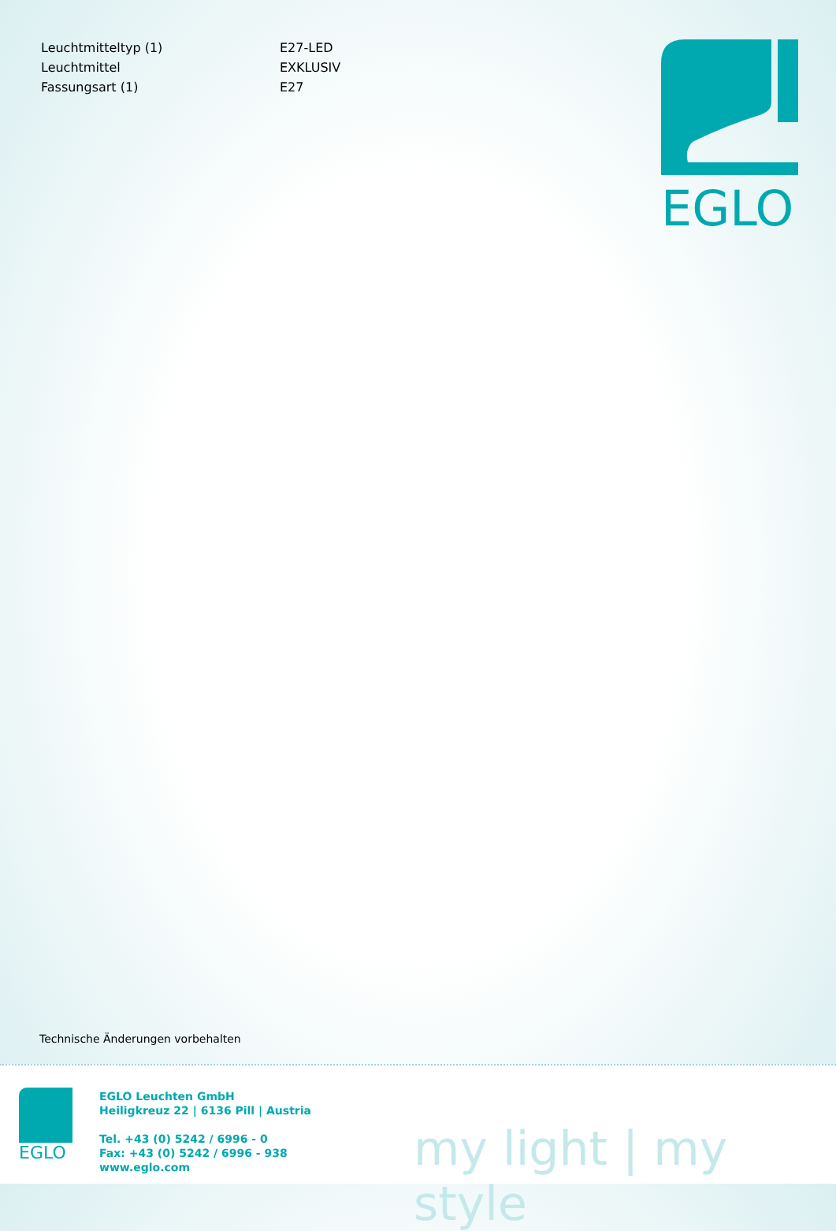| Leuchtmitteltyp (1) | E27-LED |
| Leuchtmittel | EXKLUSIV |
| Fassungsart (1) | E27 |
EGLO
Technische Änderungen vorbehalten
EGLO
EGLO Leuchten GmbH
Heiligkreuz 22 | 6136 Pill | Austria
Tel. +43 (0) 5242 / 6996 - 0
Fax: +43 (0) 5242 / 6996 - 938
www.eglo.com
my light | my style